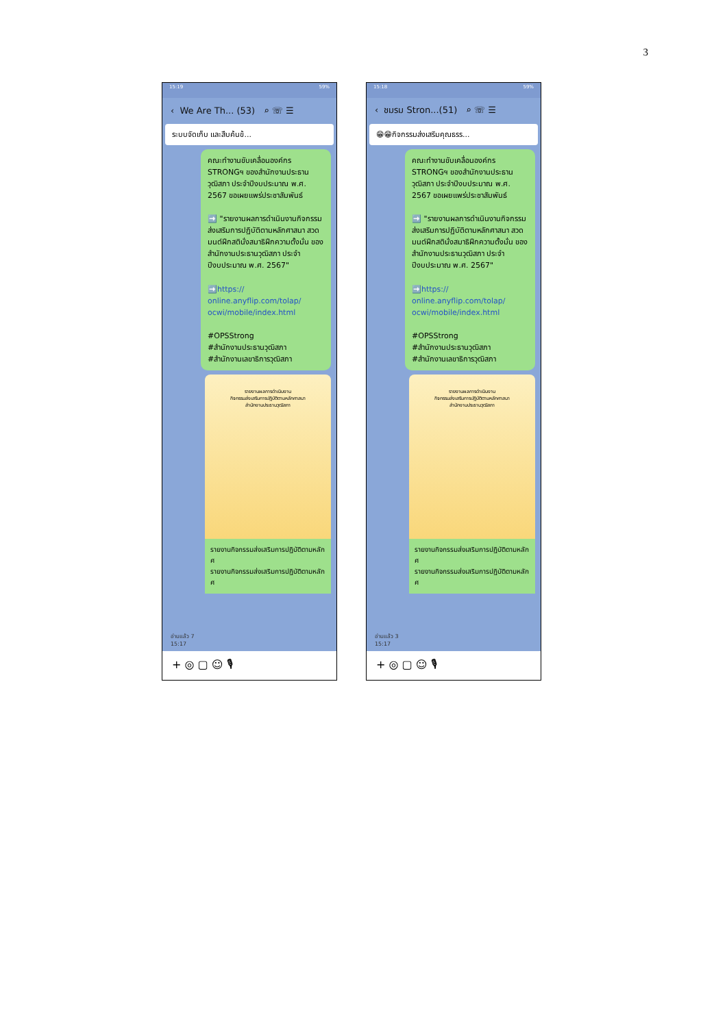3
15:19 59%
‹ We Are Th... (53) ⌕ ☏ ☰
ระบบจัดเก็บ และสืบค้นข้...
คณะทำงานขับเคลื่อนองค์กร STRONGฯ ของสำนักงานประธานวุฒิสภา ประจำปีงบประมาณ พ.ศ. 2567 ขอเผยแพร่ประชาสัมพันธ์
➡️ "รายงานผลการดำเนินงานกิจกรรมส่งเสริมการปฏิบัติตามหลักศาสนา สวดมนต์ฝึกสตินั่งสมาธิฝึกความตั้งมั่น ของสำนักงานประธานวุฒิสภา ประจำปีงบประมาณ พ.ศ. 2567"
➡️https:// online.anyflip.com/tolap/ ocwi/mobile/index.html
#OPSStrong
#สำนักงานประธานวุฒิสภา
#สำนักงานเลขาธิการวุฒิสภา
รายงานผลการดำเนินงาน
กิจกรรมส่งเสริมการปฏิบัติตามหลักศาสนา
สำนักงานประธานวุฒิสภา
รายงานกิจกรรมส่งเสริมการปฏิบัติตามหลักศ
รายงานกิจกรรมส่งเสริมการปฏิบัติตามหลักศ
อ่านแล้ว 7
15:17
+ ◎ ▢ ☺ 🎙
15:18 59%
‹ ชมรม Stron...(51) ⌕ ☏ ☰
😁😁กิจกรรมส่งเสริมคุณธรร...
คณะทำงานขับเคลื่อนองค์กร STRONGฯ ของสำนักงานประธานวุฒิสภา ประจำปีงบประมาณ พ.ศ. 2567 ขอเผยแพร่ประชาสัมพันธ์
➡️ "รายงานผลการดำเนินงานกิจกรรมส่งเสริมการปฏิบัติตามหลักศาสนา สวดมนต์ฝึกสตินั่งสมาธิฝึกความตั้งมั่น ของสำนักงานประธานวุฒิสภา ประจำปีงบประมาณ พ.ศ. 2567"
➡️https:// online.anyflip.com/tolap/ ocwi/mobile/index.html
#OPSStrong
#สำนักงานประธานวุฒิสภา
#สำนักงานเลขาธิการวุฒิสภา
รายงานผลการดำเนินงาน
กิจกรรมส่งเสริมการปฏิบัติตามหลักศาสนา
สำนักงานประธานวุฒิสภา
รายงานกิจกรรมส่งเสริมการปฏิบัติตามหลักศ
รายงานกิจกรรมส่งเสริมการปฏิบัติตามหลักศ
อ่านแล้ว 3
15:17
+ ◎ ▢ ☺ 🎙